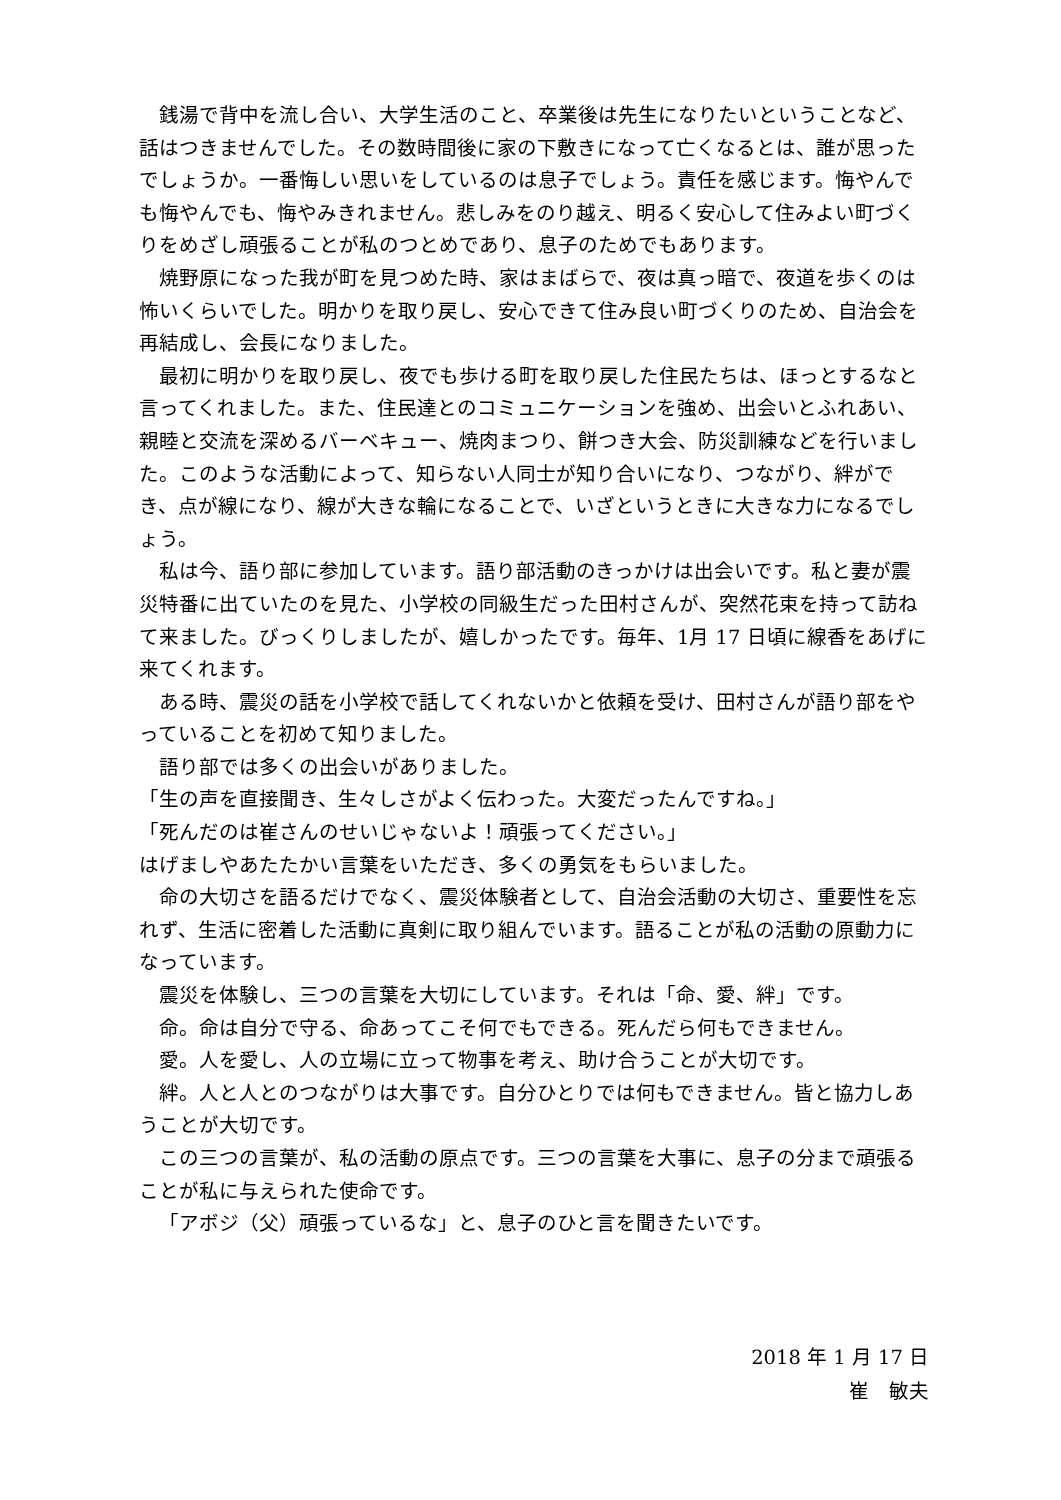銭湯で背中を流し合い、大学生活のこと、卒業後は先生になりたいということなど、話はつきませんでした。その数時間後に家の下敷きになって亡くなるとは、誰が思ったでしょうか。一番悔しい思いをしているのは息子でしょう。責任を感じます。悔やんでも悔やんでも、悔やみきれません。悲しみをのり越え、明るく安心して住みよい町づくりをめざし頑張ることが私のつとめであり、息子のためでもあります。
焼野原になった我が町を見つめた時、家はまばらで、夜は真っ暗で、夜道を歩くのは怖いくらいでした。明かりを取り戻し、安心できて住み良い町づくりのため、自治会を再結成し、会長になりました。
最初に明かりを取り戻し、夜でも歩ける町を取り戻した住民たちは、ほっとするなと言ってくれました。また、住民達とのコミュニケーションを強め、出会いとふれあい、親睦と交流を深めるバーベキュー、焼肉まつり、餅つき大会、防災訓練などを行いました。このような活動によって、知らない人同士が知り合いになり、つながり、絆ができ、点が線になり、線が大きな輪になることで、いざというときに大きな力になるでしょう。
私は今、語り部に参加しています。語り部活動のきっかけは出会いです。私と妻が震災特番に出ていたのを見た、小学校の同級生だった田村さんが、突然花束を持って訪ねて来ました。びっくりしましたが、嬉しかったです。毎年、1月 17 日頃に線香をあげに来てくれます。
ある時、震災の話を小学校で話してくれないかと依頼を受け、田村さんが語り部をやっていることを初めて知りました。
語り部では多くの出会いがありました。
「生の声を直接聞き、生々しさがよく伝わった。大変だったんですね。」
「死んだのは崔さんのせいじゃないよ！頑張ってください。」
はげましやあたたかい言葉をいただき、多くの勇気をもらいました。
命の大切さを語るだけでなく、震災体験者として、自治会活動の大切さ、重要性を忘れず、生活に密着した活動に真剣に取り組んでいます。語ることが私の活動の原動力になっています。
震災を体験し、三つの言葉を大切にしています。それは「命、愛、絆」です。
命。命は自分で守る、命あってこそ何でもできる。死んだら何もできません。
愛。人を愛し、人の立場に立って物事を考え、助け合うことが大切です。
絆。人と人とのつながりは大事です。自分ひとりでは何もできません。皆と協力しあうことが大切です。
この三つの言葉が、私の活動の原点です。三つの言葉を大事に、息子の分まで頑張ることが私に与えられた使命です。
「アボジ（父）頑張っているな」と、息子のひと言を聞きたいです。
2018 年 1 月 17 日
崔　敏夫